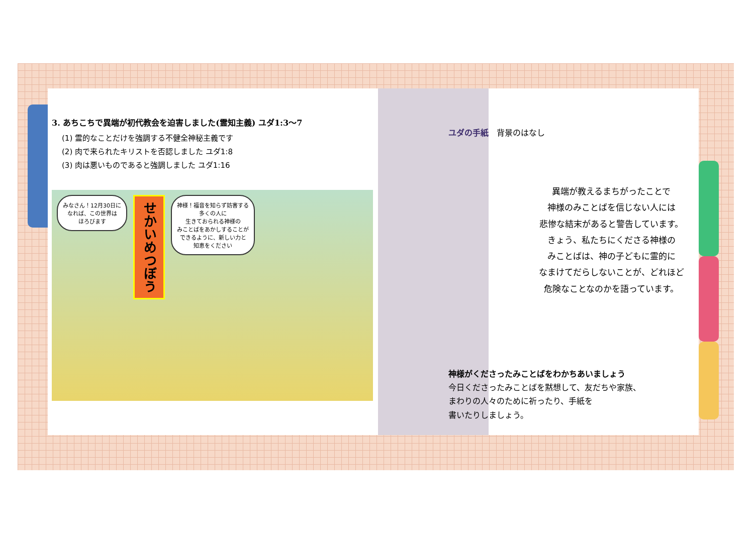3. あちこちで異端が初代教会を迫害しました(霊知主義) ユダ1:3～7
(1) 霊的なことだけを強調する不健全神秘主義です
(2) 肉で来られたキリストを否認しました ユダ1:8
(3) 肉は悪いものであると強調しました ユダ1:16
みなさん！12月30日に
なれば、この世界は
ほろびます
せかいめつぼう
神様！福音を知らず妨害する
多くの人に
生きておられる神様の
みことばをあかしすることが
できるように、新しい力と
知恵をください
ユダの手紙　背景のはなし
異端が教えるまちがったことで
神様のみことばを信じない人には
悲惨な結末があると警告しています。
きょう、私たちにくださる神様の
みことばは、神の子どもに霊的に
なまけてだらしないことが、どれほど
危険なことなのかを語っています。
神様がくださったみことばをわかちあいましょう
今日くださったみことばを黙想して、友だちや家族、
まわりの人々のために祈ったり、手紙を
書いたりしましょう。